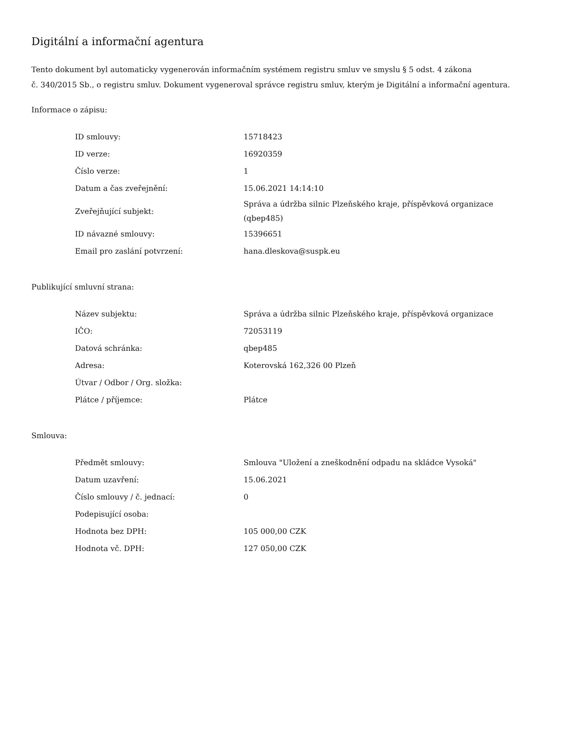Digitální a informační agentura
Tento dokument byl automaticky vygenerován informačním systémem registru smluv ve smyslu § 5 odst. 4 zákona
č. 340/2015 Sb., o registru smluv. Dokument vygeneroval správce registru smluv, kterým je Digitální a informační agentura.
Informace o zápisu:
| ID smlouvy: | 15718423 |
| ID verze: | 16920359 |
| Číslo verze: | 1 |
| Datum a čas zveřejnění: | 15.06.2021 14:14:10 |
| Zveřejňující subjekt: | Správa a údržba silnic Plzeňského kraje, příspěvková organizace (qbep485) |
| ID návazné smlouvy: | 15396651 |
| Email pro zaslání potvrzení: | hana.dleskova@suspk.eu |
Publikující smluvní strana:
| Název subjektu: | Správa a údržba silnic Plzeňského kraje, příspěvková organizace |
| IČO: | 72053119 |
| Datová schránka: | qbep485 |
| Adresa: | Koterovská 162,326 00 Plzeň |
| Útvar / Odbor / Org. složka: | |
| Plátce / příjemce: | Plátce |
Smlouva:
| Předmět smlouvy: | Smlouva "Uložení a zneškodnění odpadu na skládce Vysoká" |
| Datum uzavření: | 15.06.2021 |
| Číslo smlouvy / č. jednací: | 0 |
| Podepisující osoba: | |
| Hodnota bez DPH: | 105 000,00 CZK |
| Hodnota vč. DPH: | 127 050,00 CZK |